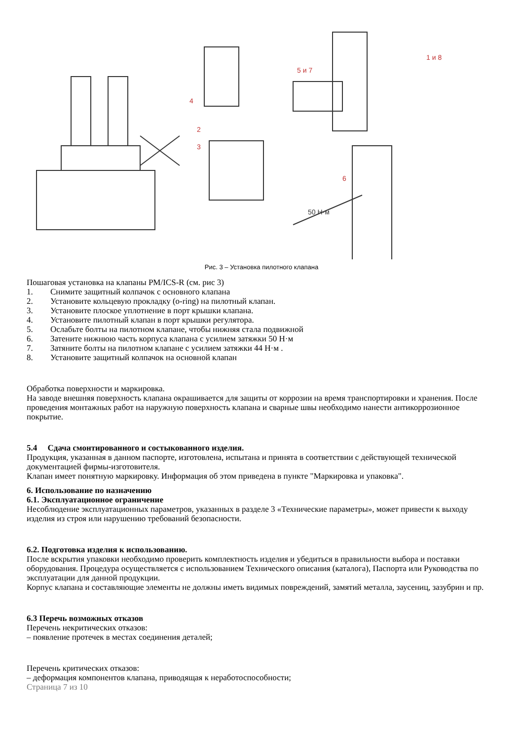4
2
3
5 и 7
1 и 8
6
50 Н·м
Рис. 3 – Установка пилотного клапана
Пошаговая установка на клапаны PM/ICS-R (см. рис 3)
1. Снимите защитный колпачок с основного клапана
2. Установите кольцевую прокладку (o-ring) на пилотный клапан.
3. Установите плоское уплотнение в порт крышки клапана.
4. Установите пилотный клапан в порт крышки регулятора.
5. Ослабьте болты на пилотном клапане, чтобы нижняя стала подвижной
6. Затените нижнюю часть корпуса клапана с усилием затяжки 50 Н·м
7. Затяните болты на пилотном клапане с усилием затяжки 44 Н·м .
8. Установите защитный колпачок на основной клапан
Обработка поверхности и маркировка.
На заводе внешняя поверхность клапана окрашивается для защиты от коррозии на время транспортировки и хранения. После проведения монтажных работ на наружную поверхность клапана и сварные швы необходимо нанести антикоррозионное покрытие.
5.4 Сдача смонтированного и состыкованного изделия.
Продукция, указанная в данном паспорте, изготовлена, испытана и принята в соответствии с действующей технической документацией фирмы-изготовителя.
Клапан имеет понятную маркировку. Информация об этом приведена в пункте "Маркировка и упаковка".
6. Использование по назначению
6.1. Эксплуатационное ограничение
Несоблюдение эксплуатационных параметров, указанных в разделе 3 «Технические параметры», может привести к выходу изделия из строя или нарушению требований безопасности.
6.2. Подготовка изделия к использованию.
После вскрытия упаковки необходимо проверить комплектность изделия и убедиться в правильности выбора и поставки оборудования. Процедура осуществляется с использованием Технического описания (каталога), Паспорта или Руководства по эксплуатации для данной продукции.
Корпус клапана и составляющие элементы не должны иметь видимых повреждений, замятий металла, заусениц, зазубрин и пр.
6.3 Перечь возможных отказов
Перечень некритических отказов:
– появление протечек в местах соединения деталей;
Перечень критических отказов:
– деформация компонентов клапана, приводящая к неработоспособности;
Страница 7 из 10